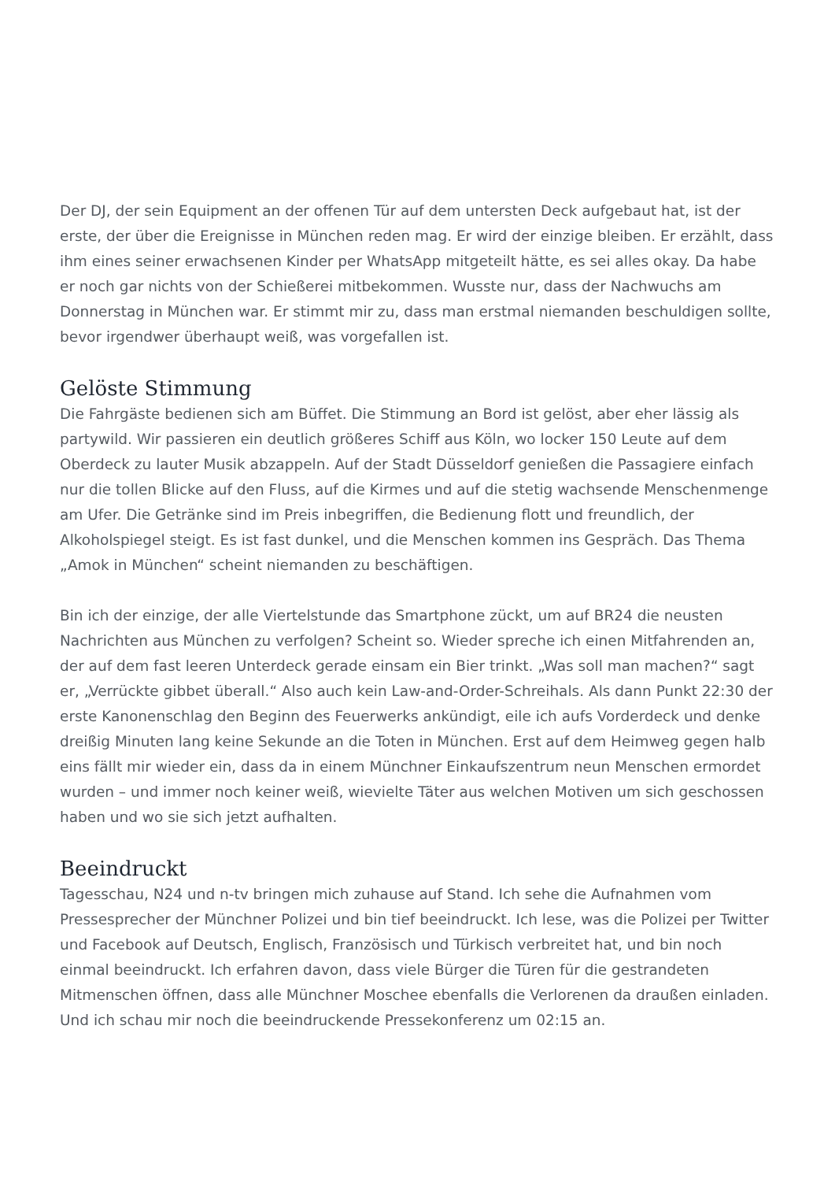Der DJ, der sein Equipment an der offenen Tür auf dem untersten Deck aufgebaut hat, ist der erste, der über die Ereignisse in München reden mag. Er wird der einzige bleiben. Er erzählt, dass ihm eines seiner erwachsenen Kinder per WhatsApp mitgeteilt hätte, es sei alles okay. Da habe er noch gar nichts von der Schießerei mitbekommen. Wusste nur, dass der Nachwuchs am Donnerstag in München war. Er stimmt mir zu, dass man erstmal niemanden beschuldigen sollte, bevor irgendwer überhaupt weiß, was vorgefallen ist.
Gelöste Stimmung
Die Fahrgäste bedienen sich am Büffet. Die Stimmung an Bord ist gelöst, aber eher lässig als partywild. Wir passieren ein deutlich größeres Schiff aus Köln, wo locker 150 Leute auf dem Oberdeck zu lauter Musik abzappeln. Auf der Stadt Düsseldorf genießen die Passagiere einfach nur die tollen Blicke auf den Fluss, auf die Kirmes und auf die stetig wachsende Menschenmenge am Ufer. Die Getränke sind im Preis inbegriffen, die Bedienung flott und freundlich, der Alkoholspiegel steigt. Es ist fast dunkel, und die Menschen kommen ins Gespräch. Das Thema „Amok in München“ scheint niemanden zu beschäftigen.
Bin ich der einzige, der alle Viertelstunde das Smartphone zückt, um auf BR24 die neusten Nachrichten aus München zu verfolgen? Scheint so. Wieder spreche ich einen Mitfahrenden an, der auf dem fast leeren Unterdeck gerade einsam ein Bier trinkt. „Was soll man machen?“ sagt er, „Verrückte gibbet überall.“ Also auch kein Law-and-Order-Schreihals. Als dann Punkt 22:30 der erste Kanonenschlag den Beginn des Feuerwerks ankündigt, eile ich aufs Vorderdeck und denke dreißig Minuten lang keine Sekunde an die Toten in München. Erst auf dem Heimweg gegen halb eins fällt mir wieder ein, dass da in einem Münchner Einkaufszentrum neun Menschen ermordet wurden – und immer noch keiner weiß, wievielte Täter aus welchen Motiven um sich geschossen haben und wo sie sich jetzt aufhalten.
Beeindruckt
Tagesschau, N24 und n-tv bringen mich zuhause auf Stand. Ich sehe die Aufnahmen vom Pressesprecher der Münchner Polizei und bin tief beeindruckt. Ich lese, was die Polizei per Twitter und Facebook auf Deutsch, Englisch, Französisch und Türkisch verbreitet hat, und bin noch einmal beeindruckt. Ich erfahren davon, dass viele Bürger die Türen für die gestrandeten Mitmenschen öffnen, dass alle Münchner Moschee ebenfalls die Verlorenen da draußen einladen. Und ich schau mir noch die beeindruckende Pressekonferenz um 02:15 an.